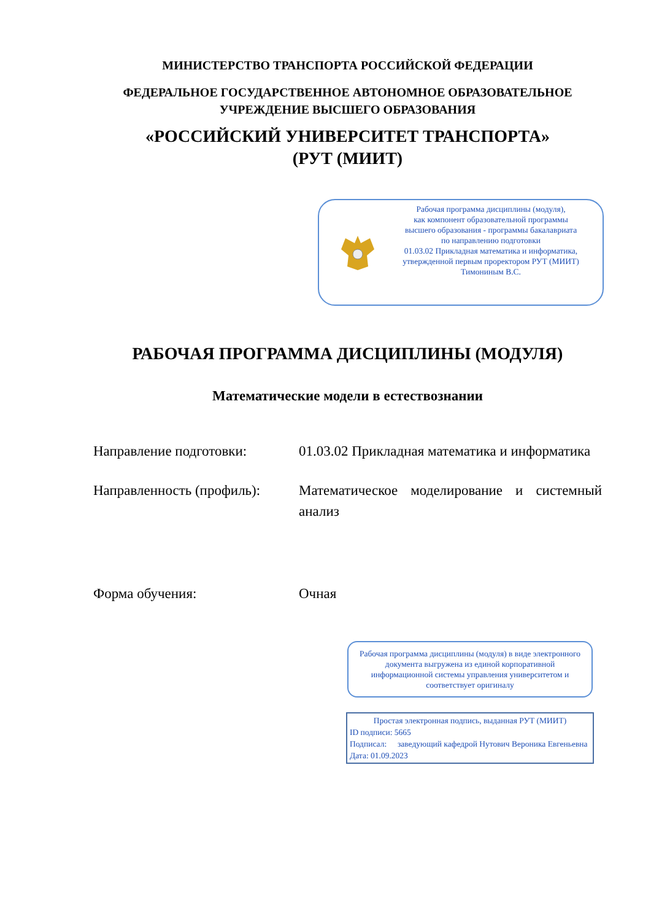МИНИСТЕРСТВО ТРАНСПОРТА РОССИЙСКОЙ ФЕДЕРАЦИИ
ФЕДЕРАЛЬНОЕ ГОСУДАРСТВЕННОЕ АВТОНОМНОЕ ОБРАЗОВАТЕЛЬНОЕ
УЧРЕЖДЕНИЕ ВЫСШЕГО ОБРАЗОВАНИЯ
«РОССИЙСКИЙ УНИВЕРСИТЕТ ТРАНСПОРТА»
(РУТ (МИИТ)
Рабочая программа дисциплины (модуля),
как компонент образовательной программы
высшего образования - программы бакалавриата
по направлению подготовки
01.03.02 Прикладная математика и информатика,
утвержденной первым проректором РУТ (МИИТ)
Тимониным В.С.
РАБОЧАЯ ПРОГРАММА ДИСЦИПЛИНЫ (МОДУЛЯ)
Математические модели в естествознании
Направление подготовки: 01.03.02 Прикладная математика и информатика
Направленность (профиль):
Математическое моделирование и системный анализ
Форма обучения: Очная
Рабочая программа дисциплины (модуля) в виде электронного документа выгружена из единой корпоративной информационной системы управления университетом и соответствует оригиналу
Простая электронная подпись, выданная РУТ (МИИТ)
ID подписи: 5665
Подписал: заведующий кафедрой Нутович Вероника Евгеньевна
Дата: 01.09.2023